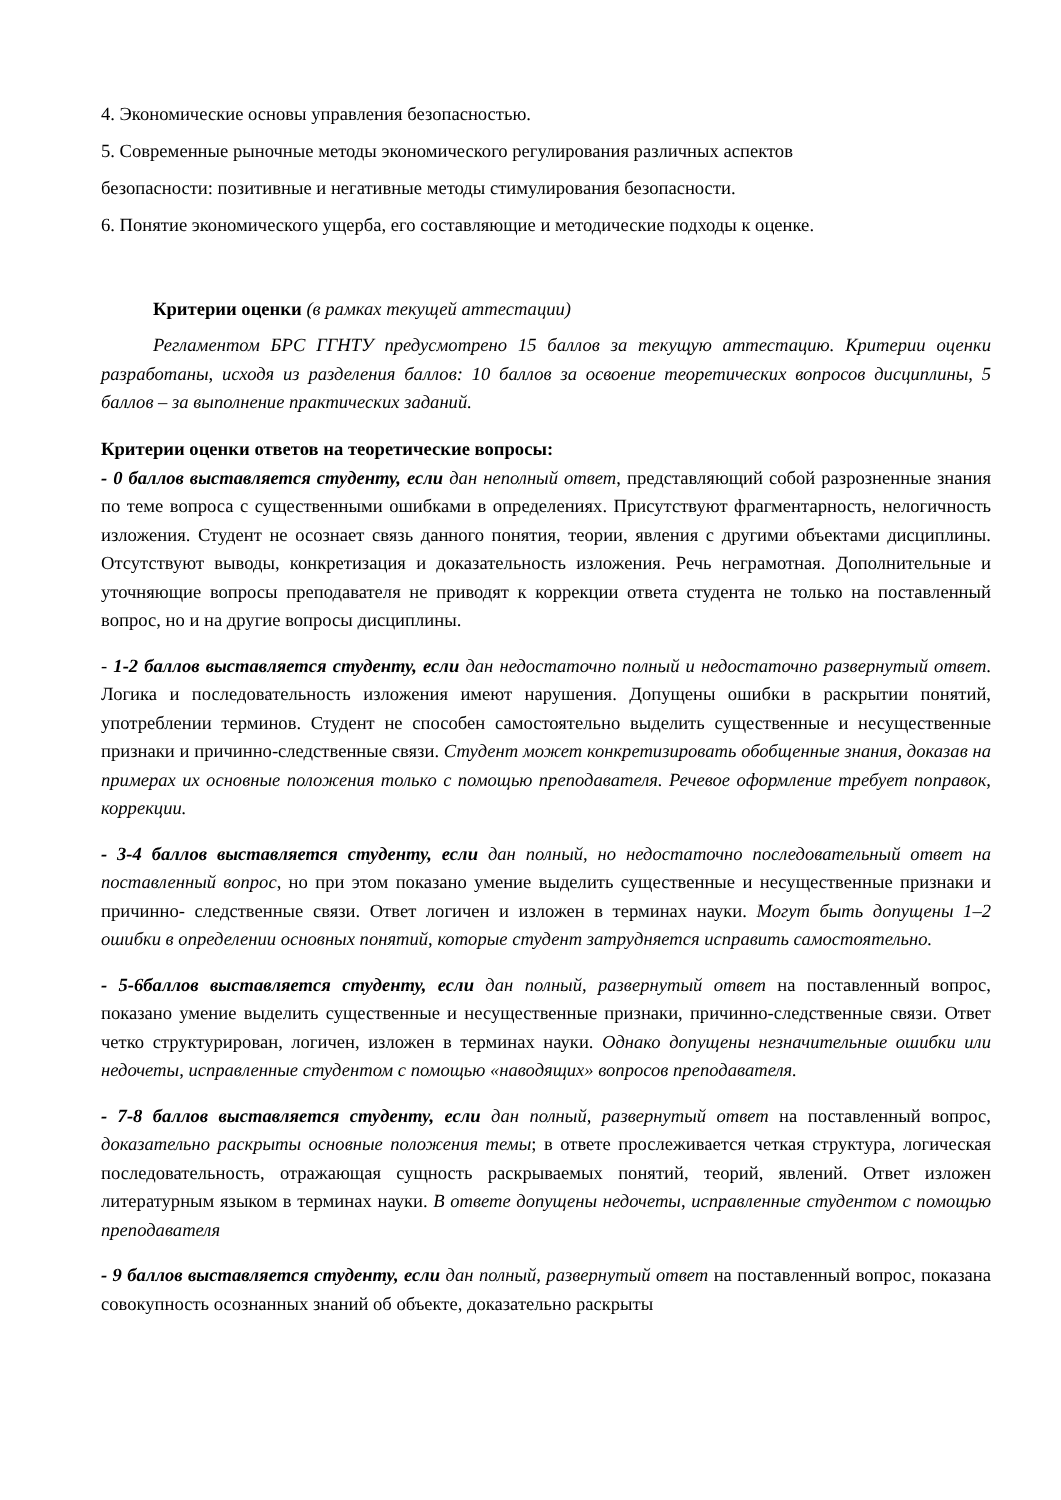4. Экономические основы управления безопасностью.
5. Современные рыночные методы экономического регулирования различных аспектов
безопасности: позитивные и негативные методы стимулирования безопасности.
6. Понятие экономического ущерба, его составляющие и методические подходы к оценке.
Критерии оценки (в рамках текущей аттестации)
Регламентом БРС ГГНТУ предусмотрено 15 баллов за текущую аттестацию. Критерии оценки разработаны, исходя из разделения баллов: 10 баллов за освоение теоретических вопросов дисциплины, 5 баллов – за выполнение практических заданий.
Критерии оценки ответов на теоретические вопросы:
- 0 баллов выставляется студенту, если дан неполный ответ, представляющий собой разрозненные знания по теме вопроса с существенными ошибками в определениях. Присутствуют фрагментарность, нелогичность изложения. Студент не осознает связь данного понятия, теории, явления с другими объектами дисциплины. Отсутствуют выводы, конкретизация и доказательность изложения. Речь неграмотная. Дополнительные и уточняющие вопросы преподавателя не приводят к коррекции ответа студента не только на поставленный вопрос, но и на другие вопросы дисциплины.
- 1-2 баллов выставляется студенту, если дан недостаточно полный и недостаточно развернутый ответ. Логика и последовательность изложения имеют нарушения. Допущены ошибки в раскрытии понятий, употреблении терминов. Студент не способен самостоятельно выделить существенные и несущественные признаки и причинно-следственные связи. Студент может конкретизировать обобщенные знания, доказав на примерах их основные положения только с помощью преподавателя. Речевое оформление требует поправок, коррекции.
- 3-4 баллов выставляется студенту, если дан полный, но недостаточно последовательный ответ на поставленный вопрос, но при этом показано умение выделить существенные и несущественные признаки и причинно- следственные связи. Ответ логичен и изложен в терминах науки. Могут быть допущены 1–2 ошибки в определении основных понятий, которые студент затрудняется исправить самостоятельно.
- 5-6баллов выставляется студенту, если дан полный, развернутый ответ на поставленный вопрос, показано умение выделить существенные и несущественные признаки, причинно-следственные связи. Ответ четко структурирован, логичен, изложен в терминах науки. Однако допущены незначительные ошибки или недочеты, исправленные студентом с помощью «наводящих» вопросов преподавателя.
- 7-8 баллов выставляется студенту, если дан полный, развернутый ответ на поставленный вопрос, доказательно раскрыты основные положения темы; в ответе прослеживается четкая структура, логическая последовательность, отражающая сущность раскрываемых понятий, теорий, явлений. Ответ изложен литературным языком в терминах науки. В ответе допущены недочеты, исправленные студентом с помощью преподавателя
- 9 баллов выставляется студенту, если дан полный, развернутый ответ на поставленный вопрос, показана совокупность осознанных знаний об объекте, доказательно раскрыты